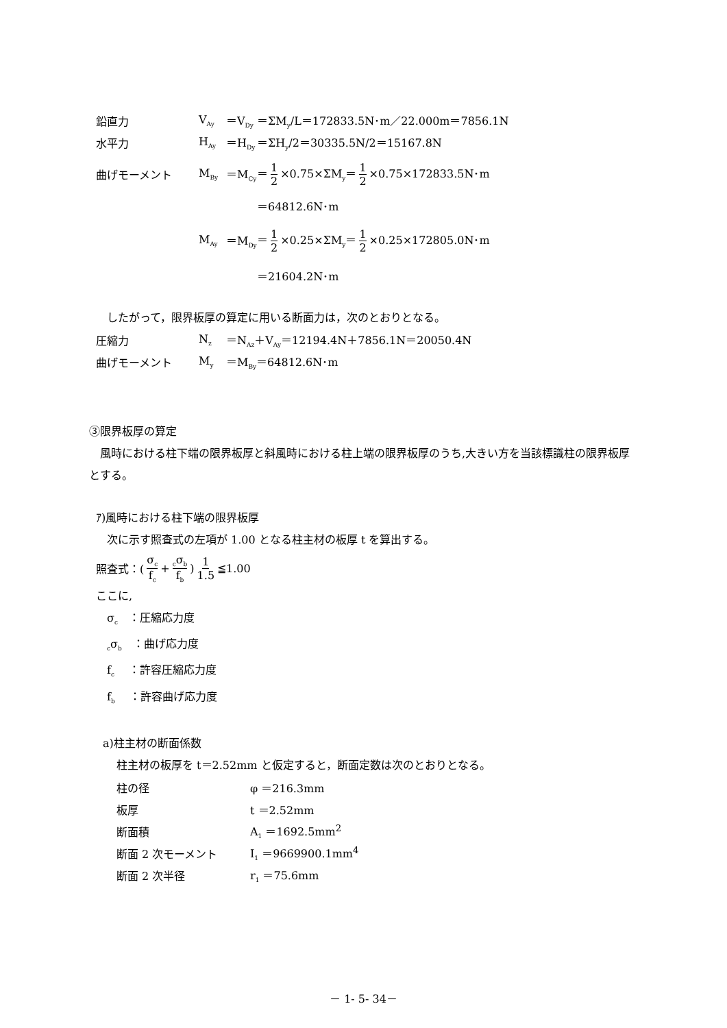鉛直力 V<sub>Ay</sub> ＝V<sub>Dy</sub> ＝ΣM<sub>y</sub>/L＝172833.5N･m／22.000m＝7856.1N
水平力 H<sub>Ay</sub> ＝H<sub>Dy</sub> ＝ΣH<sub>y</sub>/2＝30335.5N/2＝15167.8N
曲げモーメント M<sub>By</sub> ＝M<sub>Cy</sub> ＝ 1 2 ×0.75×ΣM<sub>y</sub>＝ 1 2 ×0.75×172833.5N･m
＝64812.6N･m
M<sub>Ay</sub> ＝M<sub>Dy</sub> ＝ 1 2 ×0.25×ΣM<sub>y</sub>＝ 1 2 ×0.25×172805.0N･m
＝21604.2N･m
　したがって，限界板厚の算定に用いる断面力は，次のとおりとなる。
圧縮力 N<sub>z</sub> ＝N<sub>Az</sub>＋V<sub>Ay</sub>＝12194.4N＋7856.1N＝20050.4N
曲げモーメント M<sub>y</sub> ＝M<sub>By</sub>＝64812.6N･m
③限界板厚の算定
　風時における柱下端の限界板厚と斜風時における柱上端の限界板厚のうち,大きい方を当該標識柱の限界板厚とする。
ｱ)風時における柱下端の限界板厚
　次に示す照査式の左項が 1.00 となる柱主材の板厚 t を算出する。
照査式：(σ<sub>c</sub> f<sub>c</sub> +<sub>c</sub>σ<sub>b</sub> f<sub>b</sub>) 1 1.5 ≦1.00
ここに,
　σ<sub>c</sub>　：圧縮応力度
　<sub>c</sub>σ<sub>b</sub>　：曲げ応力度
　f<sub>c</sub>　 ：許容圧縮応力度
　f<sub>b</sub>　 ：許容曲げ応力度
a)柱主材の断面係数
柱主材の板厚を t＝2.52mm と仮定すると，断面定数は次のとおりとなる。
柱の径 φ ＝216.3mm
板厚 t ＝2.52mm
断面積 A<sub>1</sub> ＝1692.5mm<sup>2</sup>
断面 2 次モーメント I<sub>1</sub> ＝9669900.1mm<sup>4</sup>
断面 2 次半径 r<sub>1</sub> ＝75.6mm
－ 1- 5- 34－